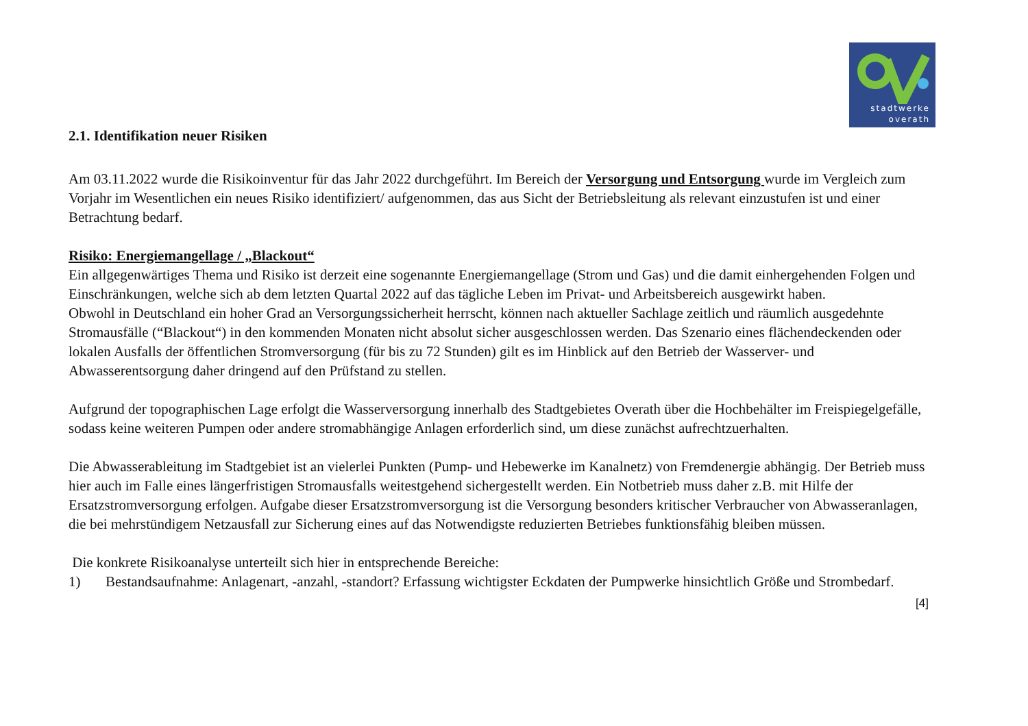stadtwerke
overath
2.1. Identifikation neuer Risiken
Am 03.11.2022 wurde die Risikoinventur für das Jahr 2022 durchgeführt. Im Bereich der Versorgung und Entsorgung wurde im Vergleich zum Vorjahr im Wesentlichen ein neues Risiko identifiziert/ aufgenommen, das aus Sicht der Betriebsleitung als relevant einzustufen ist und einer Betrachtung bedarf.
Risiko: Energiemangellage / „Blackout“
Ein allgegenwärtiges Thema und Risiko ist derzeit eine sogenannte Energiemangellage (Strom und Gas) und die damit einhergehenden Folgen und Einschränkungen, welche sich ab dem letzten Quartal 2022 auf das tägliche Leben im Privat- und Arbeitsbereich ausgewirkt haben.
Obwohl in Deutschland ein hoher Grad an Versorgungssicherheit herrscht, können nach aktueller Sachlage zeitlich und räumlich ausgedehnte Stromausfälle (“Blackout“) in den kommenden Monaten nicht absolut sicher ausgeschlossen werden. Das Szenario eines flächendeckenden oder lokalen Ausfalls der öffentlichen Stromversorgung (für bis zu 72 Stunden) gilt es im Hinblick auf den Betrieb der Wasserver- und Abwasserentsorgung daher dringend auf den Prüfstand zu stellen.
Aufgrund der topographischen Lage erfolgt die Wasserversorgung innerhalb des Stadtgebietes Overath über die Hochbehälter im Freispiegelgefälle, sodass keine weiteren Pumpen oder andere stromabhängige Anlagen erforderlich sind, um diese zunächst aufrechtzuerhalten.
Die Abwasserableitung im Stadtgebiet ist an vielerlei Punkten (Pump- und Hebewerke im Kanalnetz) von Fremdenergie abhängig. Der Betrieb muss hier auch im Falle eines längerfristigen Stromausfalls weitestgehend sichergestellt werden. Ein Notbetrieb muss daher z.B. mit Hilfe der Ersatzstromversorgung erfolgen. Aufgabe dieser Ersatzstromversorgung ist die Versorgung besonders kritischer Verbraucher von Abwasseranlagen, die bei mehrstündigem Netzausfall zur Sicherung eines auf das Notwendigste reduzierten Betriebes funktionsfähig bleiben müssen.
Die konkrete Risikoanalyse unterteilt sich hier in entsprechende Bereiche:
1) Bestandsaufnahme: Anlagenart, -anzahl, -standort? Erfassung wichtigster Eckdaten der Pumpwerke hinsichtlich Größe und Strombedarf.
[4]